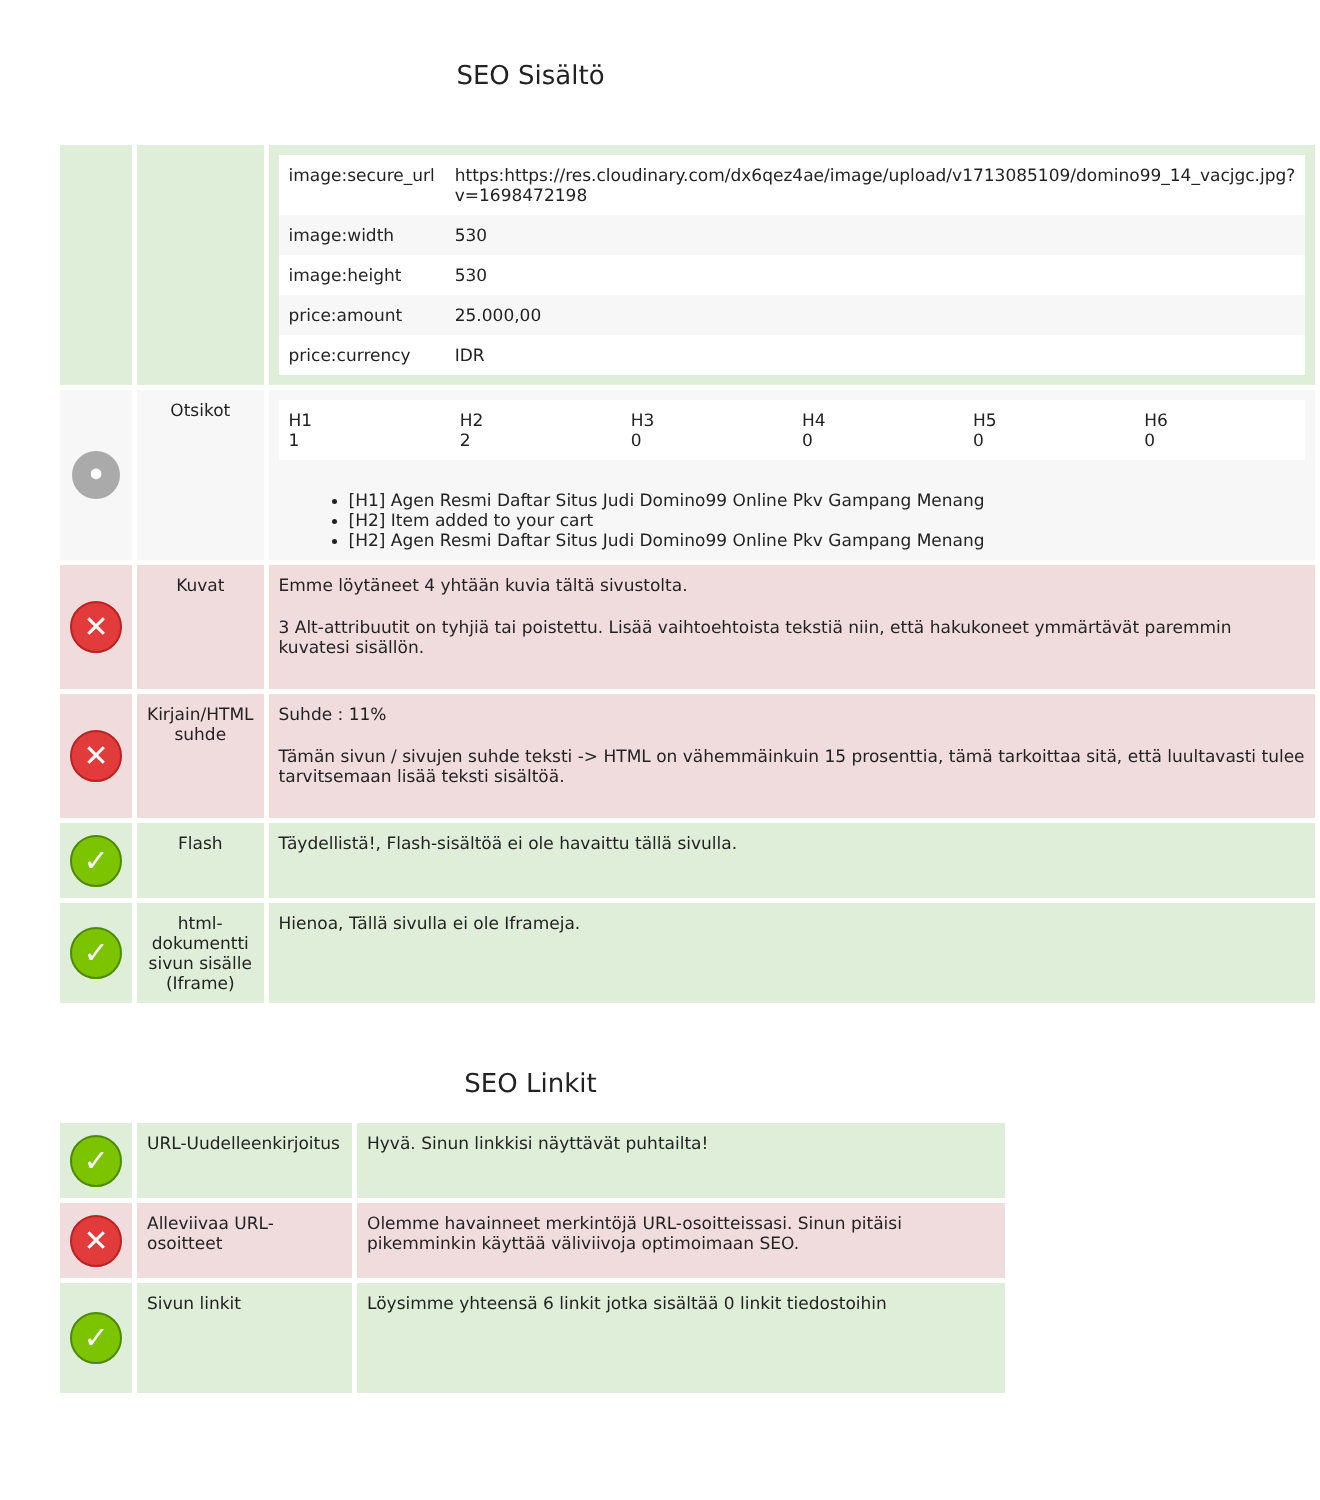SEO Sisältö
| | | / image:secure_url / https:https://res.cloudinary.com/dx6qez4ae/image/upload/v1713085109/domino99_14_vacjgc.jpg?v=1698472198 / / image:width / 530 / / image:height / 530 / / price:amount / 25.000,00 / / price:currency / IDR / |
| • | Otsikot | / H1 1 / H2 2 / H3 0 / H4 0 / H5 0 / H6 0 / [H1] Agen Resmi Daftar Situs Judi Domino99 Online Pkv Gampang Menang [H2] Item added to your cart [H2] Agen Resmi Daftar Situs Judi Domino99 Online Pkv Gampang Menang |
| ✕ | Kuvat | Emme löytäneet 4 yhtään kuvia tältä sivustolta. 3 Alt-attribuutit on tyhjiä tai poistettu. Lisää vaihtoehtoista tekstiä niin, että hakukoneet ymmärtävät paremmin kuvatesi sisällön. |
| ✕ | Kirjain/HTML suhde | Suhde : 11% Tämän sivun / sivujen suhde teksti -> HTML on vähemmäinkuin 15 prosenttia, tämä tarkoittaa sitä, että luultavasti tulee tarvitsemaan lisää teksti sisältöä. |
| ✓ | Flash | Täydellistä!, Flash-sisältöä ei ole havaittu tällä sivulla. |
| ✓ | html-dokumentti sivun sisälle (Iframe) | Hienoa, Tällä sivulla ei ole Iframeja. |
SEO Linkit
| ✓ | URL-Uudelleenkirjoitus | Hyvä. Sinun linkkisi näyttävät puhtailta! |
| ✕ | Alleviivaa URL-osoitteet | Olemme havainneet merkintöjä URL-osoitteissasi. Sinun pitäisi pikemminkin käyttää väliviivoja optimoimaan SEO. |
| ✓ | Sivun linkit | Löysimme yhteensä 6 linkit jotka sisältää 0 linkit tiedostoihin |